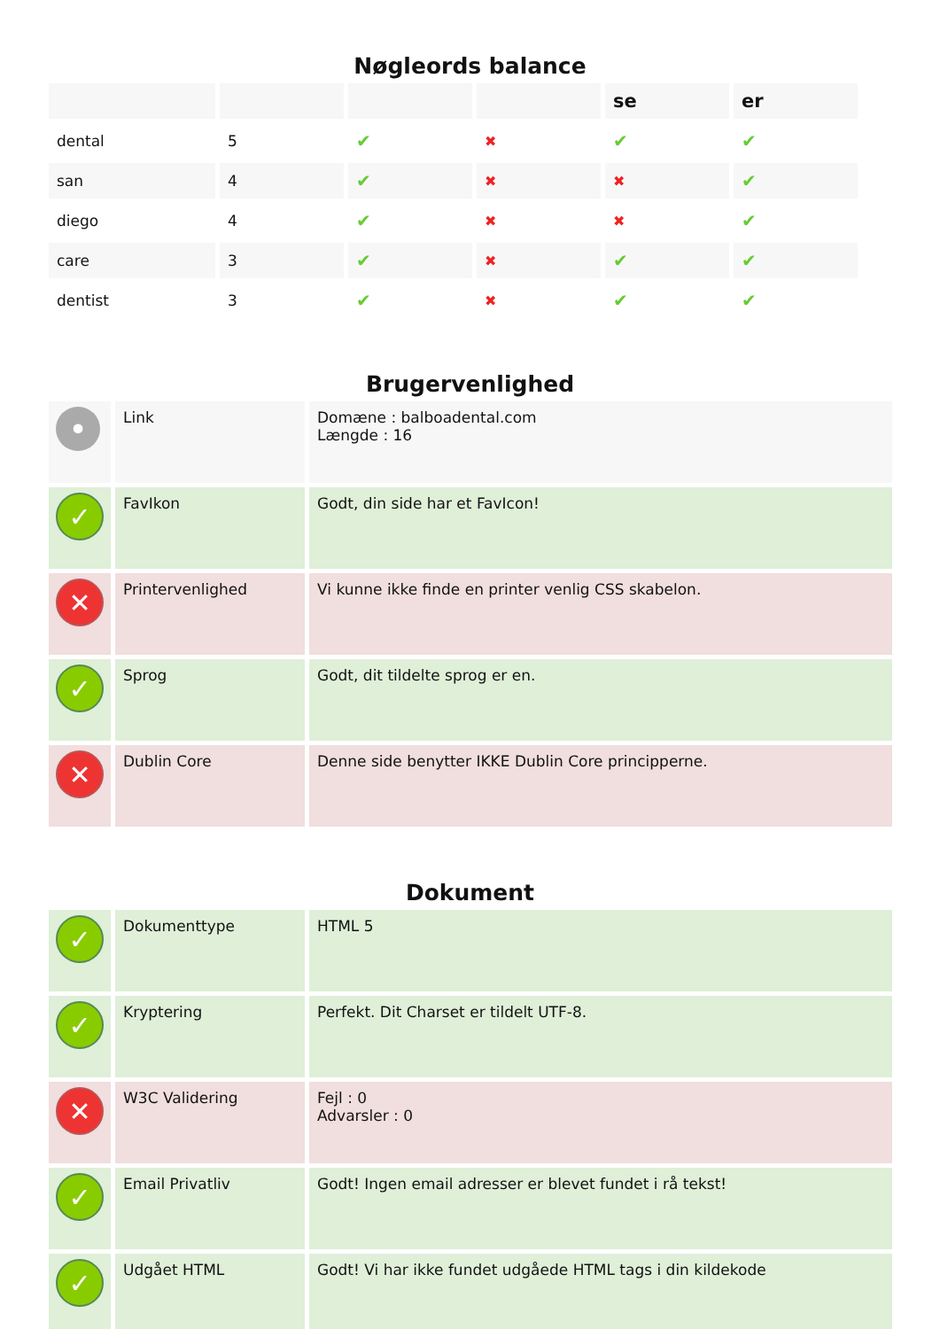Nøgleords balance
| | | | | se | er |
| --- | --- | --- | --- | --- | --- |
| dental | 5 | ✔ | ✖ | ✔ | ✔ |
| san | 4 | ✔ | ✖ | ✖ | ✔ |
| diego | 4 | ✔ | ✖ | ✖ | ✔ |
| care | 3 | ✔ | ✖ | ✔ | ✔ |
| dentist | 3 | ✔ | ✖ | ✔ | ✔ |
Brugervenlighed
| • | Link | Domæne : balboadental.com Længde : 16 |
| ✓ | FavIkon | Godt, din side har et FavIcon! |
| ✕ | Printervenlighed | Vi kunne ikke finde en printer venlig CSS skabelon. |
| ✓ | Sprog | Godt, dit tildelte sprog er en. |
| ✕ | Dublin Core | Denne side benytter IKKE Dublin Core principperne. |
Dokument
| ✓ | Dokumenttype | HTML 5 |
| ✓ | Kryptering | Perfekt. Dit Charset er tildelt UTF-8. |
| ✕ | W3C Validering | Fejl : 0 Advarsler : 0 |
| ✓ | Email Privatliv | Godt! Ingen email adresser er blevet fundet i rå tekst! |
| ✓ | Udgået HTML | Godt! Vi har ikke fundet udgåede HTML tags i din kildekode |